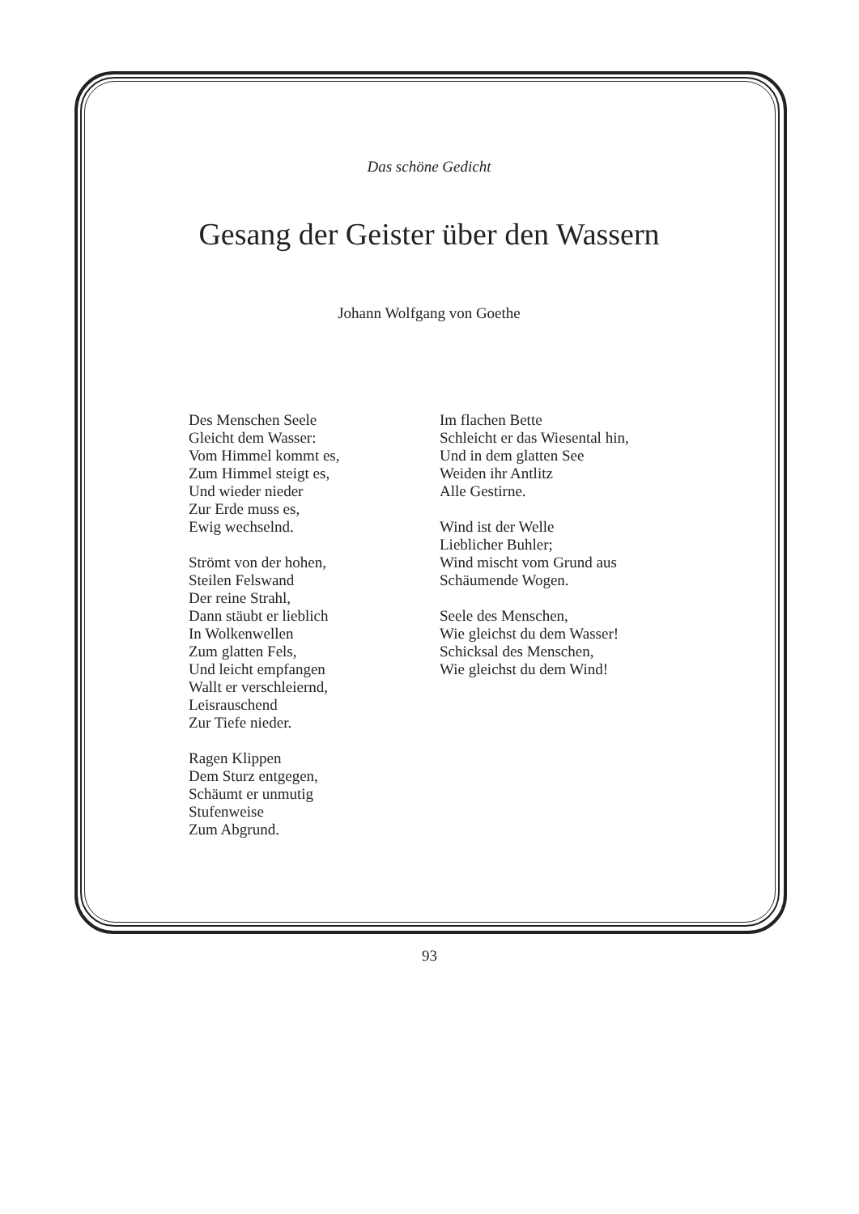Das schöne Gedicht
Gesang der Geister über den Wassern
Johann Wolfgang von Goethe
Des Menschen Seele
Gleicht dem Wasser:
Vom Himmel kommt es,
Zum Himmel steigt es,
Und wieder nieder
Zur Erde muss es,
Ewig wechselnd.
Strömt von der hohen,
Steilen Felswand
Der reine Strahl,
Dann stäubt er lieblich
In Wolkenwellen
Zum glatten Fels,
Und leicht empfangen
Wallt er verschleiernd,
Leisrauschend
Zur Tiefe nieder.
Ragen Klippen
Dem Sturz entgegen,
Schäumt er unmutig
Stufenweise
Zum Abgrund.
Im flachen Bette
Schleicht er das Wiesental hin,
Und in dem glatten See
Weiden ihr Antlitz
Alle Gestirne.
Wind ist der Welle
Lieblicher Buhler;
Wind mischt vom Grund aus
Schäumende Wogen.
Seele des Menschen,
Wie gleichst du dem Wasser!
Schicksal des Menschen,
Wie gleichst du dem Wind!
93